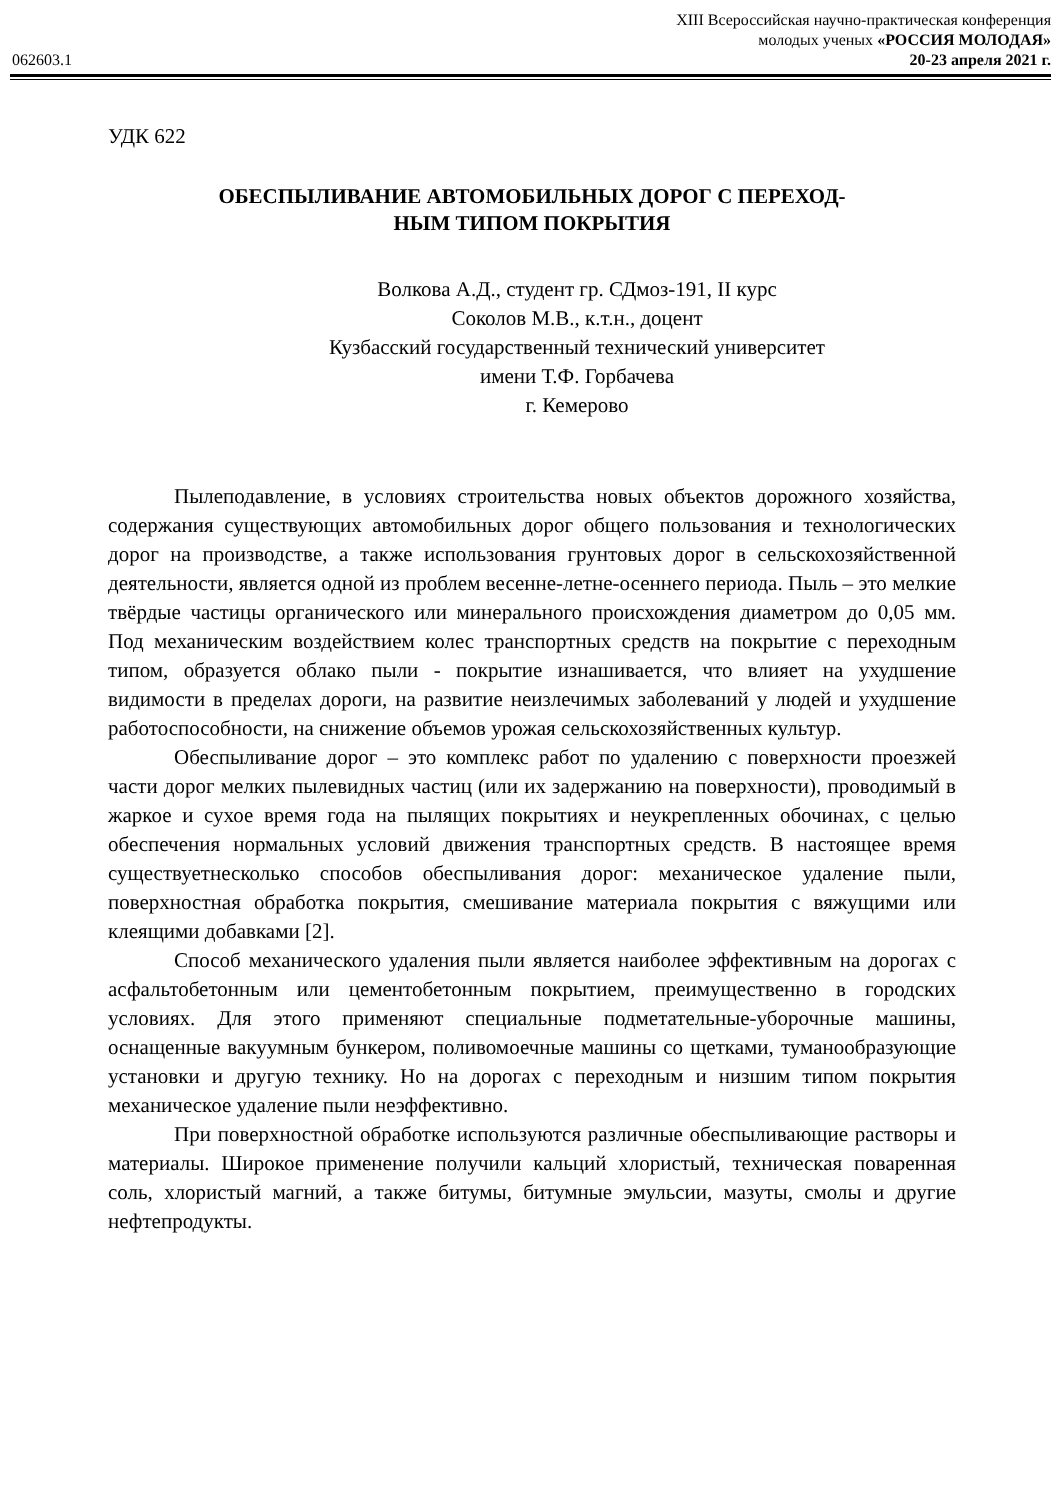XIII Всероссийская научно-практическая конференция
молодых ученых «РОССИЯ МОЛОДАЯ»
062603.1 20-23 апреля 2021 г.
УДК 622
ОБЕСПЫЛИВАНИЕ АВТОМОБИЛЬНЫХ ДОРОГ С ПЕРЕХОД-
НЫМ ТИПОМ ПОКРЫТИЯ
Волкова А.Д., студент гр. СДмоз-191, II курс
Соколов М.В., к.т.н., доцент
Кузбасский государственный технический университет
имени Т.Ф. Горбачева
г. Кемерово
Пылеподавление, в условиях строительства новых объектов дорожного хозяйства, содержания существующих автомобильных дорог общего пользования и технологических дорог на производстве, а также использования грунтовых дорог в сельскохозяйственной деятельности, является одной из проблем весенне-летне-осеннего периода. Пыль – это мелкие твёрдые частицы органического или минерального происхождения диаметром до 0,05 мм. Под механическим воздействием колес транспортных средств на покрытие с переходным типом, образуется облако пыли - покрытие изнашивается, что влияет на ухудшение видимости в пределах дороги, на развитие неизлечимых заболеваний у людей и ухудшение работоспособности, на снижение объемов урожая сельскохозяйственных культур.
Обеспыливание дорог – это комплекс работ по удалению с поверхности проезжей части дорог мелких пылевидных частиц (или их задержанию на поверхности), проводимый в жаркое и сухое время года на пылящих покрытиях и неукрепленных обочинах, с целью обеспечения нормальных условий движения транспортных средств. В настоящее время существуетнесколько способов обеспыливания дорог: механическое удаление пыли, поверхностная обработка покрытия, смешивание материала покрытия с вяжущими или клеящими добавками [2].
Способ механического удаления пыли является наиболее эффективным на дорогах с асфальтобетонным или цементобетонным покрытием, преимущественно в городских условиях. Для этого применяют специальные подметательные-уборочные машины, оснащенные вакуумным бункером, поливомоечные машины со щетками, туманообразующие установки и другую технику. Но на дорогах с переходным и низшим типом покрытия механическое удаление пыли неэффективно.
При поверхностной обработке используются различные обеспыливающие растворы и материалы. Широкое применение получили кальций хлористый, техническая поваренная соль, хлористый магний, а также битумы, битумные эмульсии, мазуты, смолы и другие нефтепродукты.